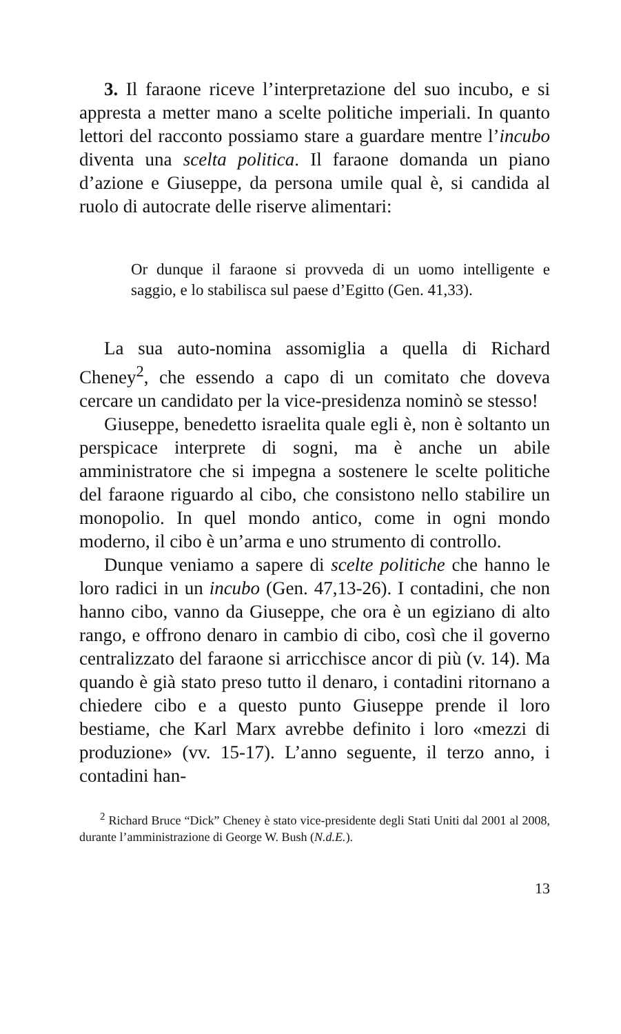3. Il faraone riceve l’interpretazione del suo incubo, e si appresta a metter mano a scelte politiche imperiali. In quanto lettori del racconto possiamo stare a guardare mentre l’incubo diventa una scelta politica. Il faraone domanda un piano d’azione e Giuseppe, da persona umile qual è, si candida al ruolo di autocrate delle riserve alimentari:
Or dunque il faraone si provveda di un uomo intelligente e saggio, e lo stabilisca sul paese d’Egitto (Gen. 41,33).
La sua auto-nomina assomiglia a quella di Richard Cheney<sup>2</sup>, che essendo a capo di un comitato che doveva cercare un candidato per la vice-presidenza nominò se stesso!
Giuseppe, benedetto israelita quale egli è, non è soltanto un perspicace interprete di sogni, ma è anche un abile amministratore che si impegna a sostenere le scelte politiche del faraone riguardo al cibo, che consistono nello stabilire un monopolio. In quel mondo antico, come in ogni mondo moderno, il cibo è un’arma e uno strumento di controllo.
Dunque veniamo a sapere di scelte politiche che hanno le loro radici in un incubo (Gen. 47,13-26). I contadini, che non hanno cibo, vanno da Giuseppe, che ora è un egiziano di alto rango, e offrono denaro in cambio di cibo, così che il governo centralizzato del faraone si arricchisce ancor di più (v. 14). Ma quando è già stato preso tutto il denaro, i contadini ritornano a chiedere cibo e a questo punto Giuseppe prende il loro bestiame, che Karl Marx avrebbe definito i loro «mezzi di produzione» (vv. 15-17). L’anno seguente, il terzo anno, i contadini han-
<sup>2</sup> Richard Bruce “Dick” Cheney è stato vice-presidente degli Stati Uniti dal 2001 al 2008, durante l’amministrazione di George W. Bush (N.d.E.).
13